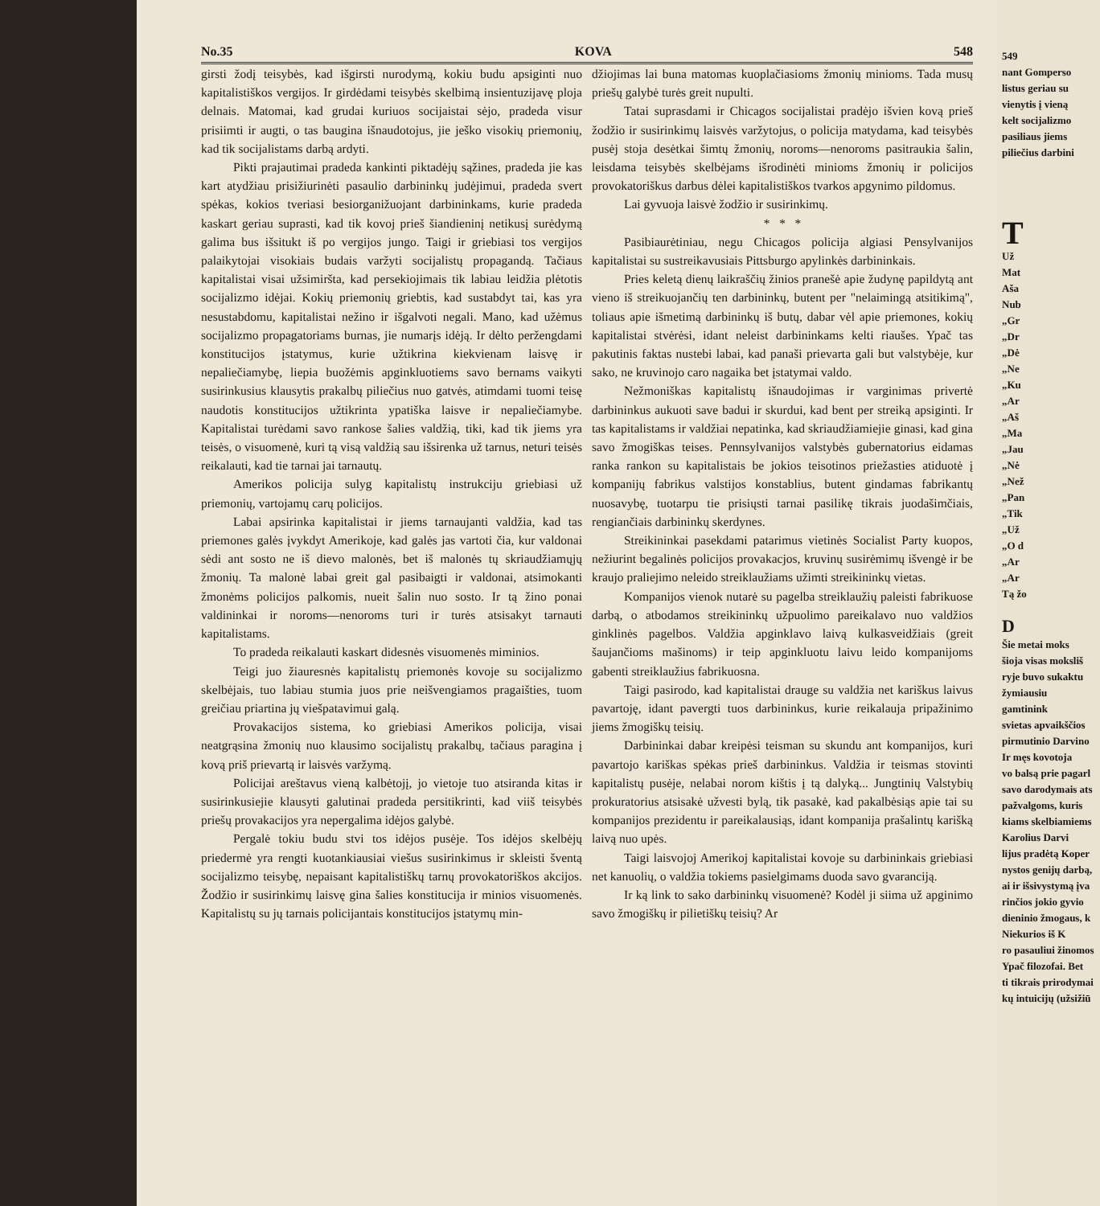No.35 KOVA 548
girsti žodį teisybės, kad išgirsti nurodymą, kokiu budu apsiginti nuo kapitalistiškos vergijos. Ir girdėdami teisybės skelbimą insientuzijavę ploja delnais. Matomai, kad grudai kuriuos socijaistai sėjo, pradeda visur prisiimti ir augti, o tas baugina išnaudotojus, jie ješko visokių priemonių, kad tik socijalistams darbą ardyti.
Pikti prajautimai pradeda kankinti piktadėjų sąžines, pradeda jie kas kart atydžiau prisižiurinėti pasaulio darbininkų judėjimui, pradeda svert spėkas, kokios tveriasi besiorganižuojant darbininkams, kurie pradeda kaskart geriau suprasti, kad tik kovoj prieš šiandieninį netikusį surėdymą galima bus išsitukt iš po vergijos jungo. Taigi ir griebiasi tos vergijos palaikytojai visokiais budais varžyti socijalistų propagandą. Tačiaus kapitalistai visai užsimiršta, kad persekiojimais tik labiau leidžia plėtotis socijalizmo idėjai. Kokių priemonių griebtis, kad sustabdyt tai, kas yra nesustabdomu, kapitalistai nežino ir išgalvoti negali. Mano, kad užėmus socijalizmo propagatoriams burnas, jie numarįs idėją. Ir dėlto peržengdami konstitucijos įstatymus, kurie užtikrina kiekvienam laisvę ir nepaliečiamybę, liepia buožėmis apginkluotiems savo bernams vaikyti susirinkusius klausytis prakalbų piliečius nuo gatvės, atimdami tuomi teisę naudotis konstitucijos užtikrinta ypatiška laisve ir nepaliečiamybe. Kapitalistai turėdami savo rankose šalies valdžią, tiki, kad tik jiems yra teisės, o visuomenė, kuri tą visą valdžią sau išsirenka už tarnus, neturi teisės reikalauti, kad tie tarnai jai tarnautų.
Amerikos policija sulyg kapitalistų instrukciju griebiasi už priemonių, vartojamų carų policijos.
Labai apsirinka kapitalistai ir jiems tarnaujanti valdžia, kad tas priemones galės įvykdyt Amerikoje, kad galės jas vartoti čia, kur valdonai sėdi ant sosto ne iš dievo malonės, bet iš malonės tų skriaudžiamųjų žmonių. Ta malonė labai greit gal pasibaigti ir valdonai, atsimokanti žmonėms policijos palkomis, nueit šalin nuo sosto. Ir tą žino ponai valdininkai ir noroms—nenoroms turi ir turės atsisakyt tarnauti kapitalistams.
To pradeda reikalauti kaskart didesnės visuomenės miminios.
Teigi juo žiauresnės kapitalistų priemonės kovoje su socijalizmo skelbėjais, tuo labiau stumia juos prie neišvengiamos pragaišties, tuom greičiau priartina jų viešpatavimui galą.
Provakacijos sistema, ko griebiasi Amerikos policija, visai neatgrąsina žmonių nuo klausimo socijalistų prakalbų, tačiaus paragina į kovą priš prievartą ir laisvės varžymą.
Policijai areštavus vieną kalbėtojį, jo vietoje tuo atsiranda kitas ir susirinkusiejie klausyti galutinai pradeda persitikrinti, kad viiš teisybės priešų provakacijos yra nepergalima idėjos galybė.
Pergalė tokiu budu stvi tos idėjos pusėje. Tos idėjos skelbėjų priedermė yra rengti kuotankiausiai viešus susirinkimus ir skleisti šventą socijalizmo teisybę, nepaisant kapitalistiškų tarnų provokatoriškos akcijos. Žodžio ir susirinkimų laisvę gina šalies konstitucija ir minios visuomenės. Kapitalistų su jų tarnais policijantais konstitucijos įstatymų min-
džiojimas lai buna matomas kuoplačiasioms žmonių minioms. Tada musų priešų galybė turės greit nupulti.
Tatai suprasdami ir Chicagos socijalistai pradėjo išvien kovą prieš žodžio ir susirinkimų laisvės varžytojus, o policija matydama, kad teisybės pusėj stoja desėtkai šimtų žmonių, noroms—nenoroms pasitraukia šalin, leisdama teisybės skelbėjams išrodinėti minioms žmonių ir policijos provokatoriškus darbus dėlei kapitalistiškos tvarkos apgynimo pildomus.
Lai gyvuoja laisvė žodžio ir susirinkimų.
* * *
Pasibiaurėtiniau, negu Chicagos policija algiasi Pensylvanijos kapitalistai su sustreikavusiais Pittsburgo apylinkės darbininkais.
Pries keletą dienų laikraščių žinios pranešė apie žudynę papildytą ant vieno iš streikuojančių ten darbininkų, butent per "nelaimingą atsitikimą", toliaus apie išmetimą darbininkų iš butų, dabar vėl apie priemones, kokių kapitalistai stvėrėsi, idant neleist darbininkams kelti riaušes. Ypač tas pakutinis faktas nustebi labai, kad panaši prievarta gali but valstybėje, kur sako, ne kruvinojo caro nagaika bet įstatymai valdo.
Nežmoniškas kapitalistų išnaudojimas ir varginimas privertė darbininkus aukuoti save badui ir skurdui, kad bent per streiką apsiginti. Ir tas kapitalistams ir valdžiai nepatinka, kad skriaudžiamiejie ginasi, kad gina savo žmogiškas teises. Pennsylvanijos valstybės gubernatorius eidamas ranka rankon su kapitalistais be jokios teisotinos priežasties atiduotė į kompanijų fabrikus valstijos konstablius, butent gindamas fabrikantų nuosavybę, tuotarpu tie prisiųsti tarnai pasilikę tikrais juodašimčiais, rengiančiais darbininkų skerdynes.
Streikininkai pasekdami patarimus vietinės Socialist Party kuopos, nežiurint begalinės policijos provakacjos, kruvinų susirėmimų išvengė ir be kraujo praliejimo neleido streiklaužiams užimti streikininkų vietas.
Kompanijos vienok nutarė su pagelba streiklaužių paleisti fabrikuose darbą, o atbodamos streikininkų užpuolimo pareikalavo nuo valdžios ginklinės pagelbos. Valdžia apginklavo laivą kulkasveidžiais (greit šaujančioms mašinoms) ir teip apginkluotu laivu leido kompanijoms gabenti streiklaužius fabrikuosna.
Taigi pasirodo, kad kapitalistai drauge su valdžia net kariškus laivus pavartoję, idant pavergti tuos darbininkus, kurie reikalauja pripažinimo jiems žmogiškų teisių.
Darbininkai dabar kreipėsi teisman su skundu ant kompanijos, kuri pavartojo kariškas spėkas prieš darbininkus. Valdžia ir teismas stovinti kapitalistų pusėje, nelabai norom kištis į tą dalyką... Jungtinių Valstybių prokuratorius atsisakė užvesti bylą, tik pasakė, kad pakalbėsiąs apie tai su kompanijos prezidentu ir pareikalausiąs, idant kompanija prašalintų karišką laivą nuo upės.
Taigi laisvojoj Amerikoj kapitalistai kovoje su darbininkais griebiasi net kanuolių, o valdžia tokiems pasielgimams duoda savo gvaranciją.
Ir ką link to sako darbininkų visuomenė? Kodėl ji siima už apginimo savo žmogiškų ir pilietiškų teisių? Ar
549
nant Gomperso
listus geriau su
vienytis į vieną
kelt socijalizmo
pasiliaus jiems
piliečius darbini
T
Už
Mat
Aša
Nub
„Gr
„Dr
„Dė
„Ne
„Ku
„Ar
„Aš
„Ma
„Jau
„Nė
„Než
„Pan
„Tik
„Už
„O d
„Ar
„Ar
Tą žo
D
Šie metai moks
šioja visas moksliš
ryje buvo sukaktu
žymiausiu gamtinink
svietas apvaikščios
pirmutinio Darvino
Ir męs kovotoja
vo balsą prie pagarl
savo darodymais ats
pažvalgoms, kuris
kiams skelbiamiems
Karolius Darvi
lijus pradėtą Koper
nystos genijų darbą,
ai ir išsivystymą įva
rinčios jokio gyvio
dieninio žmogaus, k
Niekurios iš K
ro pasauliui žinomos
Ypač filozofai. Bet
ti tikrais prirodymai
kų intuicijų (užsižiū